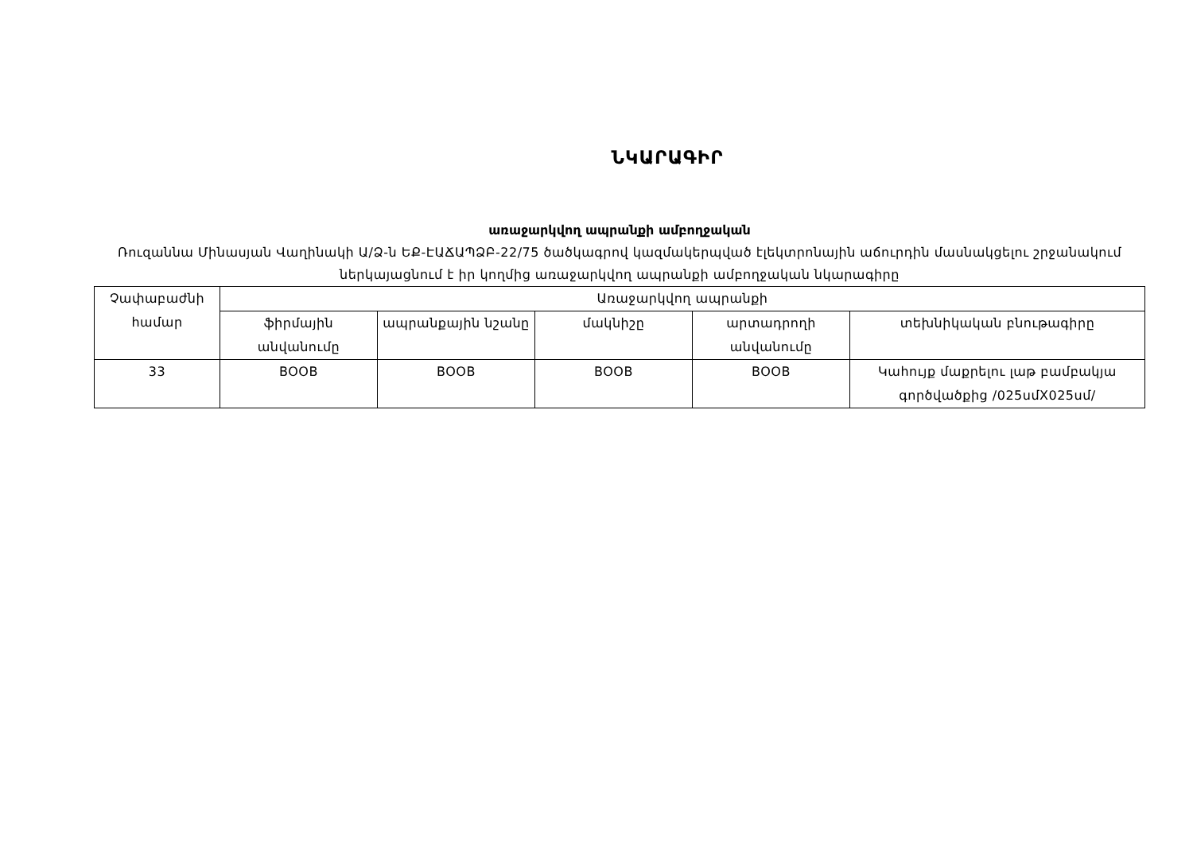ՆԿԱՐԱԳԻՐ
առաջարկվող ապրանքի ամբողջական
Ռուզաննա Մինասյան Վաղինակի Ա/Ձ-ն ԵՔ-ԷԱՃԱՊՁԲ-22/75 ծածկագրով կազմակերպված էլեկտրոնային աճուրդին մասնակցելու շրջանակում ներկայացնում է իր կողմից առաջարկվող ապրանքի ամբողջական նկարագիրը
| Չափաբաժնի համար | Առաջարկվող ապրանքի | | | | |
| --- | --- | --- | --- | --- | --- |
| | ֆիրմային անվանումը | ապրանքային նշանը | մակնիշը | արտադրողի անվանումը | տեխնիկական բնութագիրը |
| 33 | BOOB | BOOB | BOOB | BOOB | Կահույք մաքրելու լաթ բամբակյա գործվածքից /025սմX025սմ/ |